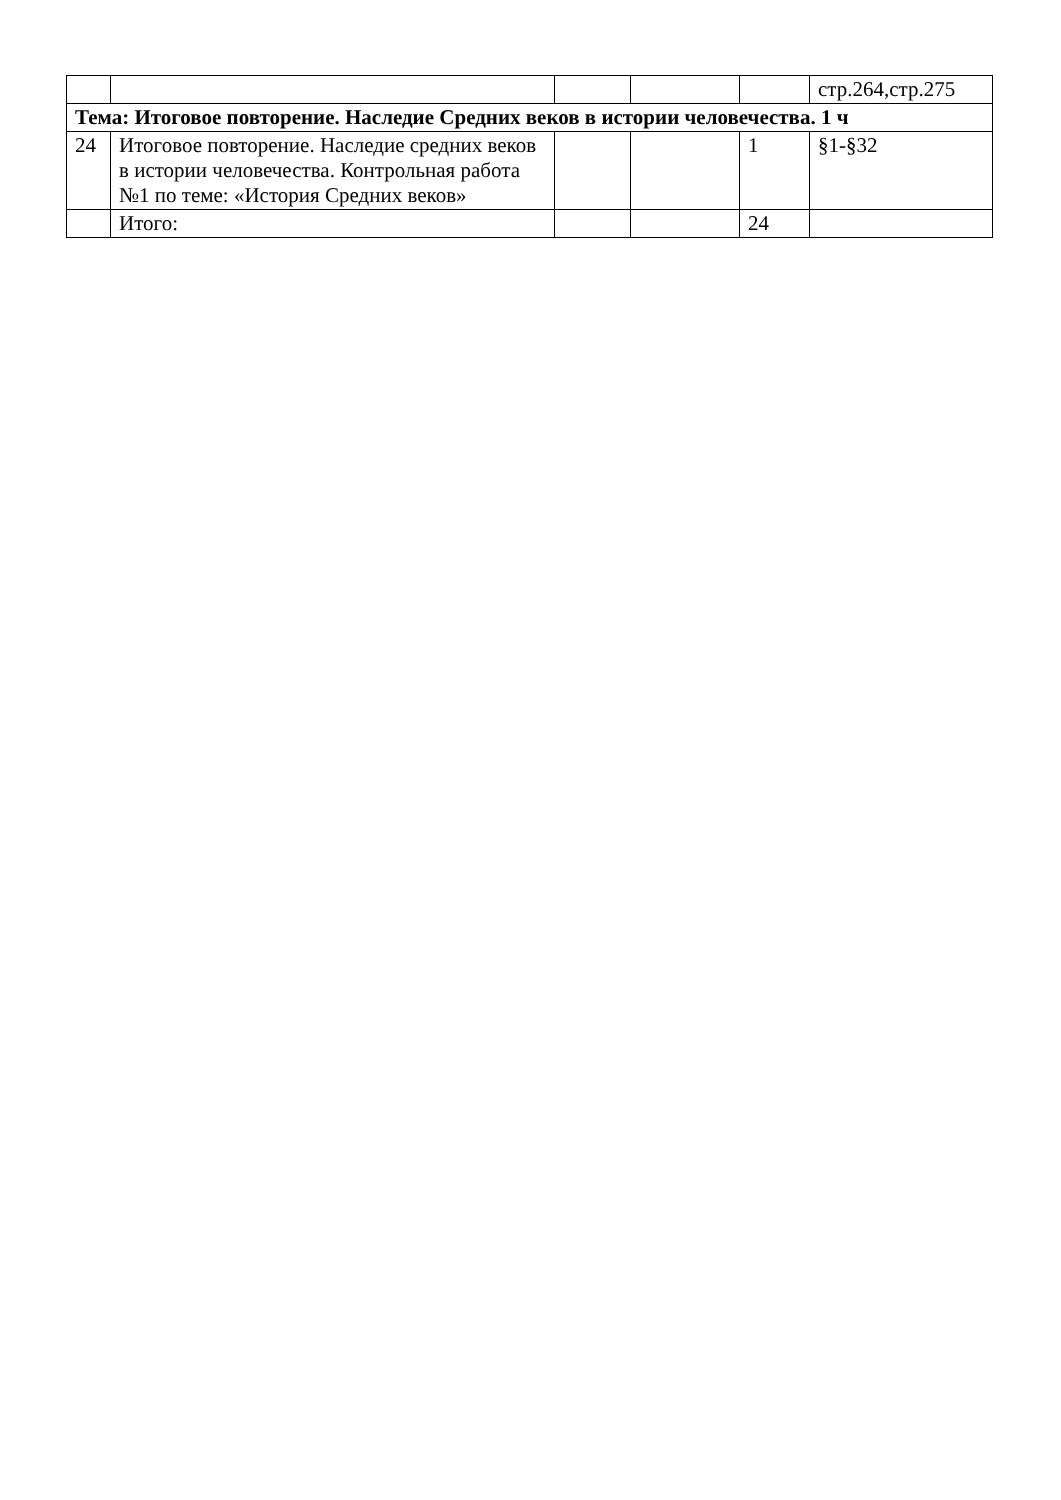| | | | | | стр.264,стр.275 |
| Тема: Итоговое повторение. Наследие Средних веков в истории человечества. 1 ч | | | | | |
| 24 | Итоговое повторение. Наследие средних веков в истории человечества. Контрольная работа №1 по теме: «История Средних веков» | | | 1 | §1-§32 |
| | Итого: | | | 24 | |